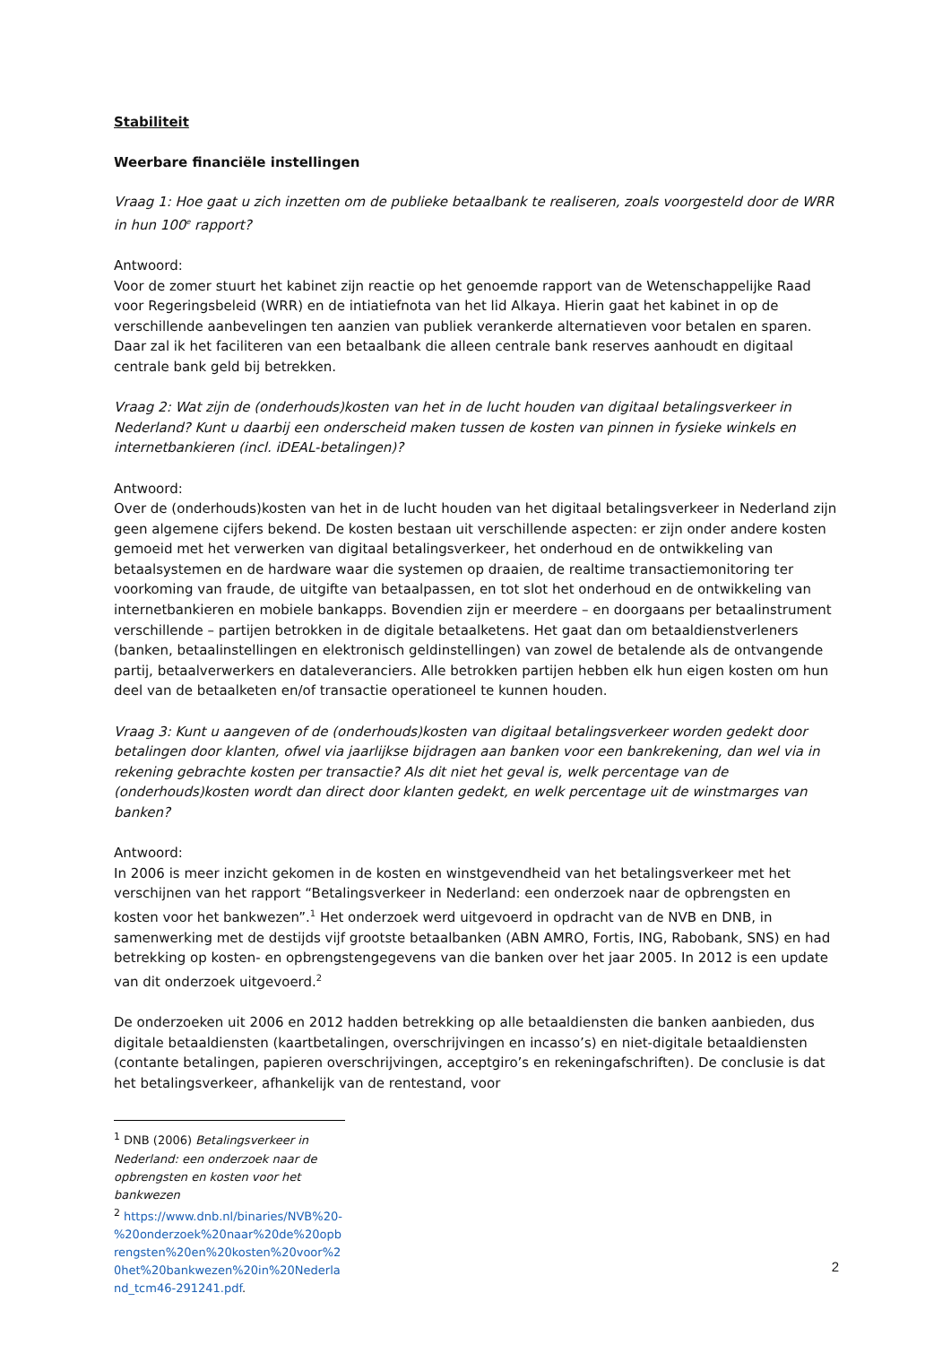Stabiliteit
Weerbare financiële instellingen
Vraag 1: Hoe gaat u zich inzetten om de publieke betaalbank te realiseren, zoals voorgesteld door de WRR in hun 100<sup>e</sup> rapport?
Antwoord:
Voor de zomer stuurt het kabinet zijn reactie op het genoemde rapport van de Wetenschappelijke Raad voor Regeringsbeleid (WRR) en de intiatiefnota van het lid Alkaya. Hierin gaat het kabinet in op de verschillende aanbevelingen ten aanzien van publiek verankerde alternatieven voor betalen en sparen. Daar zal ik het faciliteren van een betaalbank die alleen centrale bank reserves aanhoudt en digitaal centrale bank geld bij betrekken.
Vraag 2: Wat zijn de (onderhouds)kosten van het in de lucht houden van digitaal betalingsverkeer in Nederland? Kunt u daarbij een onderscheid maken tussen de kosten van pinnen in fysieke winkels en internetbankieren (incl. iDEAL-betalingen)?
Antwoord:
Over de (onderhouds)kosten van het in de lucht houden van het digitaal betalingsverkeer in Nederland zijn geen algemene cijfers bekend. De kosten bestaan uit verschillende aspecten: er zijn onder andere kosten gemoeid met het verwerken van digitaal betalingsverkeer, het onderhoud en de ontwikkeling van betaalsystemen en de hardware waar die systemen op draaien, de realtime transactiemonitoring ter voorkoming van fraude, de uitgifte van betaalpassen, en tot slot het onderhoud en de ontwikkeling van internetbankieren en mobiele bankapps. Bovendien zijn er meerdere – en doorgaans per betaalinstrument verschillende – partijen betrokken in de digitale betaalketens. Het gaat dan om betaaldienstverleners (banken, betaalinstellingen en elektronisch geldinstellingen) van zowel de betalende als de ontvangende partij, betaalverwerkers en dataleveranciers. Alle betrokken partijen hebben elk hun eigen kosten om hun deel van de betaalketen en/of transactie operationeel te kunnen houden.
Vraag 3: Kunt u aangeven of de (onderhouds)kosten van digitaal betalingsverkeer worden gedekt door betalingen door klanten, ofwel via jaarlijkse bijdragen aan banken voor een bankrekening, dan wel via in rekening gebrachte kosten per transactie? Als dit niet het geval is, welk percentage van de (onderhouds)kosten wordt dan direct door klanten gedekt, en welk percentage uit de winstmarges van banken?
Antwoord:
In 2006 is meer inzicht gekomen in de kosten en winstgevendheid van het betalingsverkeer met het verschijnen van het rapport “Betalingsverkeer in Nederland: een onderzoek naar de opbrengsten en kosten voor het bankwezen”.<sup>1</sup> Het onderzoek werd uitgevoerd in opdracht van de NVB en DNB, in samenwerking met de destijds vijf grootste betaalbanken (ABN AMRO, Fortis, ING, Rabobank, SNS) en had betrekking op kosten- en opbrengstengegevens van die banken over het jaar 2005. In 2012 is een update van dit onderzoek uitgevoerd.<sup>2</sup>
De onderzoeken uit 2006 en 2012 hadden betrekking op alle betaaldiensten die banken aanbieden, dus digitale betaaldiensten (kaartbetalingen, overschrijvingen en incasso’s) en niet-digitale betaaldiensten (contante betalingen, papieren overschrijvingen, acceptgiro’s en rekeningafschriften). De conclusie is dat het betalingsverkeer, afhankelijk van de rentestand, voor
<sup>1</sup> DNB (2006) Betalingsverkeer in Nederland: een onderzoek naar de opbrengsten en kosten voor het bankwezen
<sup>2</sup> https://www.dnb.nl/binaries/NVB%20-%20onderzoek%20naar%20de%20opbrengsten%20en%20kosten%20voor%20het%20bankwezen%20in%20Nederland_tcm46-291241.pdf.
2